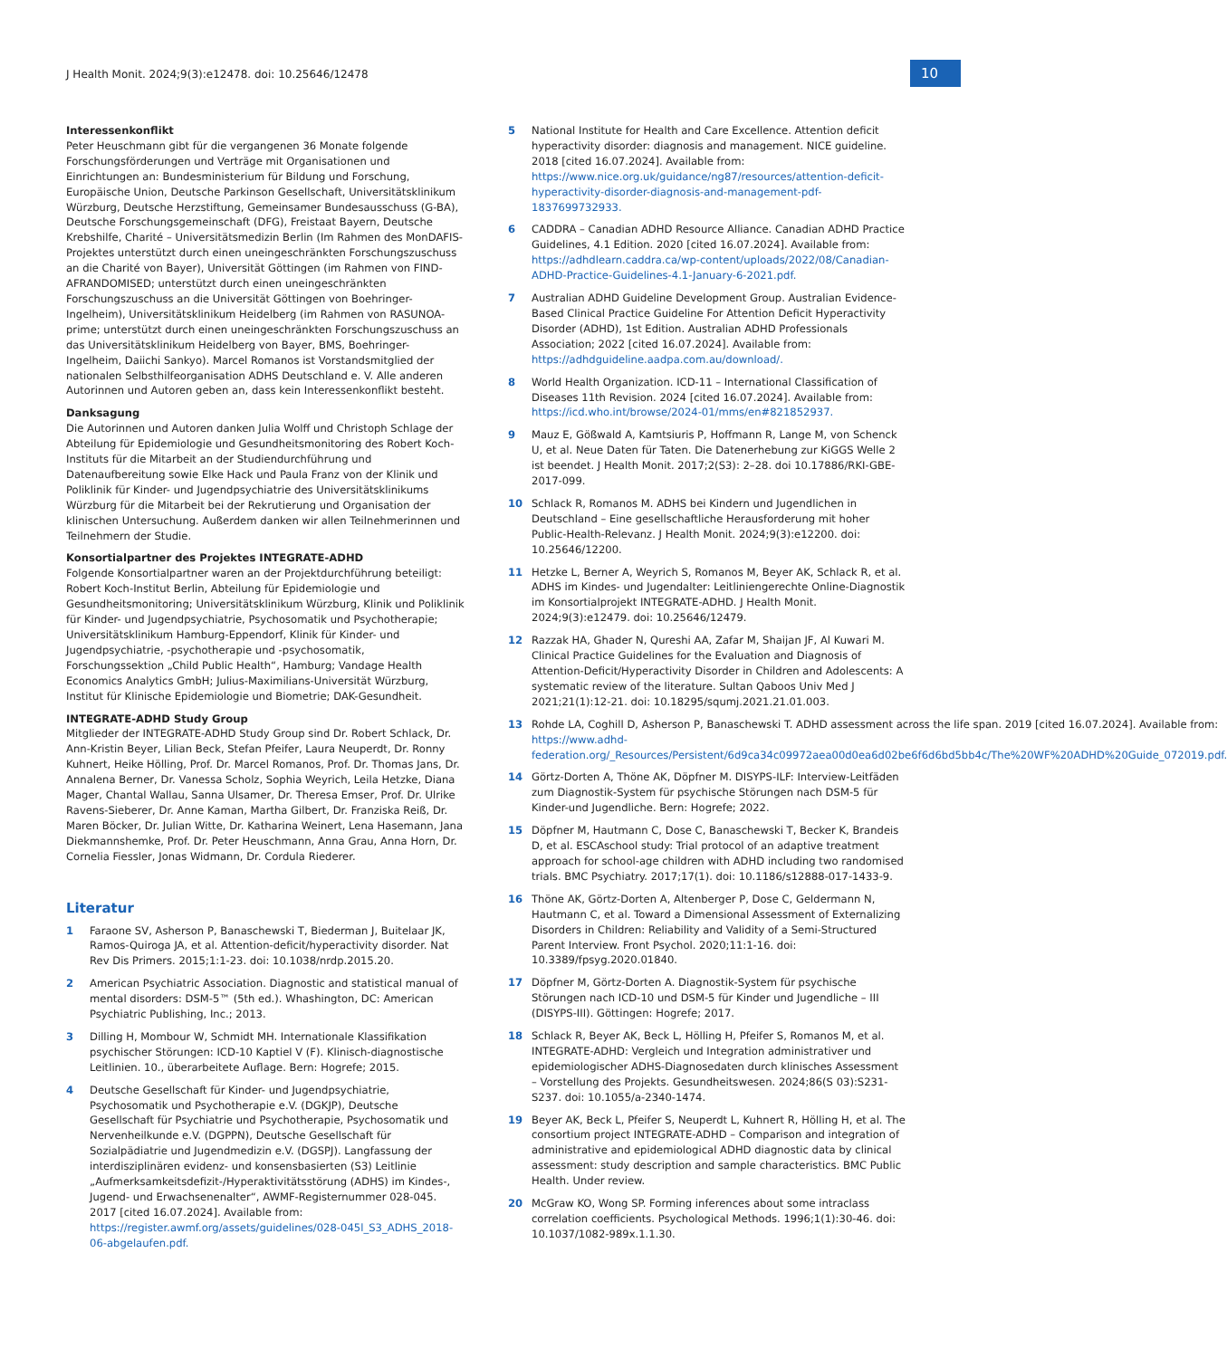J Health Monit. 2024;9(3):e12478. doi: 10.25646/12478
10
Interessenkonflikt
Peter Heuschmann gibt für die vergangenen 36 Monate folgende Forschungsförderungen und Verträge mit Organisationen und Einrichtungen an: Bundesministerium für Bildung und Forschung, Europäische Union, Deutsche Parkinson Gesellschaft, Universitätsklinikum Würzburg, Deutsche Herzstiftung, Gemeinsamer Bundesausschuss (G-BA), Deutsche Forschungsgemeinschaft (DFG), Freistaat Bayern, Deutsche Krebshilfe, Charité – Universitätsmedizin Berlin (Im Rahmen des MonDAFIS-Projektes unterstützt durch einen uneingeschränkten Forschungszuschuss an die Charité von Bayer), Universität Göttingen (im Rahmen von FIND-AFRANDOMISED; unterstützt durch einen uneingeschränkten Forschungszuschuss an die Universität Göttingen von Boehringer-Ingelheim), Universitätsklinikum Heidelberg (im Rahmen von RASUNOA-prime; unterstützt durch einen uneingeschränkten Forschungszuschuss an das Universitätsklinikum Heidelberg von Bayer, BMS, Boehringer-Ingelheim, Daiichi Sankyo). Marcel Romanos ist Vorstandsmitglied der nationalen Selbsthilfeorganisation ADHS Deutschland e. V. Alle anderen Autorinnen und Autoren geben an, dass kein Interessenkonflikt besteht.
Danksagung
Die Autorinnen und Autoren danken Julia Wolff und Christoph Schlage der Abteilung für Epidemiologie und Gesundheitsmonitoring des Robert Koch-Instituts für die Mitarbeit an der Studiendurchführung und Datenaufbereitung sowie Elke Hack und Paula Franz von der Klinik und Poliklinik für Kinder- und Jugendpsychiatrie des Universitätsklinikums Würzburg für die Mitarbeit bei der Rekrutierung und Organisation der klinischen Untersuchung. Außerdem danken wir allen Teilnehmerinnen und Teilnehmern der Studie.
Konsortialpartner des Projektes INTEGRATE-ADHD
Folgende Konsortialpartner waren an der Projektdurchführung beteiligt: Robert Koch-Institut Berlin, Abteilung für Epidemiologie und Gesundheitsmonitoring; Universitätsklinikum Würzburg, Klinik und Poliklinik für Kinder- und Jugendpsychiatrie, Psychosomatik und Psychotherapie; Universitätsklinikum Hamburg-Eppendorf, Klinik für Kinder- und Jugendpsychiatrie, -psychotherapie und -psychosomatik, Forschungssektion „Child Public Health“, Hamburg; Vandage Health Economics Analytics GmbH; Julius-Maximilians-Universität Würzburg, Institut für Klinische Epidemiologie und Biometrie; DAK-Gesundheit.
INTEGRATE-ADHD Study Group
Mitglieder der INTEGRATE-ADHD Study Group sind Dr. Robert Schlack, Dr. Ann-Kristin Beyer, Lilian Beck, Stefan Pfeifer, Laura Neuperdt, Dr. Ronny Kuhnert, Heike Hölling, Prof. Dr. Marcel Romanos, Prof. Dr. Thomas Jans, Dr. Annalena Berner, Dr. Vanessa Scholz, Sophia Weyrich, Leila Hetzke, Diana Mager, Chantal Wallau, Sanna Ulsamer, Dr. Theresa Emser, Prof. Dr. Ulrike Ravens-Sieberer, Dr. Anne Kaman, Martha Gilbert, Dr. Franziska Reiß, Dr. Maren Böcker, Dr. Julian Witte, Dr. Katharina Weinert, Lena Hasemann, Jana Diekmannshemke, Prof. Dr. Peter Heuschmann, Anna Grau, Anna Horn, Dr. Cornelia Fiessler, Jonas Widmann, Dr. Cordula Riederer.
Literatur
1 Faraone SV, Asherson P, Banaschewski T, Biederman J, Buitelaar JK, Ramos-Quiroga JA, et al. Attention-deficit/hyperactivity disorder. Nat Rev Dis Primers. 2015;1:1-23. doi: 10.1038/nrdp.2015.20.
2 American Psychiatric Association. Diagnostic and statistical manual of mental disorders: DSM-5™ (5th ed.). Whashington, DC: American Psychiatric Publishing, Inc.; 2013.
3 Dilling H, Mombour W, Schmidt MH. Internationale Klassifikation psychischer Störungen: ICD-10 Kaptiel V (F). Klinisch-diagnostische Leitlinien. 10., überarbeitete Auflage. Bern: Hogrefe; 2015.
4 Deutsche Gesellschaft für Kinder- und Jugendpsychiatrie, Psychosomatik und Psychotherapie e.V. (DGKJP), Deutsche Gesellschaft für Psychiatrie und Psychotherapie, Psychosomatik und Nervenheilkunde e.V. (DGPPN), Deutsche Gesellschaft für Sozialpädiatrie und Jugendmedizin e.V. (DGSPJ). Langfassung der interdisziplinären evidenz- und konsensbasierten (S3) Leitlinie „Aufmerksamkeitsdefizit-/Hyperaktivitätsstörung (ADHS) im Kindes-, Jugend- und Erwachsenenalter“, AWMF-Registernummer 028-045. 2017 [cited 16.07.2024]. Available from: https://register.awmf.org/assets/guidelines/028-045l_S3_ADHS_2018-06-abgelaufen.pdf.
5 National Institute for Health and Care Excellence. Attention deficit hyperactivity disorder: diagnosis and management. NICE guideline. 2018 [cited 16.07.2024]. Available from: https://www.nice.org.uk/guidance/ng87/resources/attention-deficit-hyperactivity-disorder-diagnosis-and-management-pdf-1837699732933.
6 CADDRA – Canadian ADHD Resource Alliance. Canadian ADHD Practice Guidelines, 4.1 Edition. 2020 [cited 16.07.2024]. Available from: https://adhdlearn.caddra.ca/wp-content/uploads/2022/08/Canadian-ADHD-Practice-Guidelines-4.1-January-6-2021.pdf.
7 Australian ADHD Guideline Development Group. Australian Evidence-Based Clinical Practice Guideline For Attention Deficit Hyperactivity Disorder (ADHD), 1st Edition. Australian ADHD Professionals Association; 2022 [cited 16.07.2024]. Available from: https://adhdguideline.aadpa.com.au/download/.
8 World Health Organization. ICD-11 – International Classification of Diseases 11th Revision. 2024 [cited 16.07.2024]. Available from: https://icd.who.int/browse/2024-01/mms/en#821852937.
9 Mauz E, Gößwald A, Kamtsiuris P, Hoffmann R, Lange M, von Schenck U, et al. Neue Daten für Taten. Die Datenerhebung zur KiGGS Welle 2 ist beendet. J Health Monit. 2017;2(S3): 2–28. doi 10.17886/RKI-GBE-2017-099.
10 Schlack R, Romanos M. ADHS bei Kindern und Jugendlichen in Deutschland – Eine gesellschaftliche Herausforderung mit hoher Public-Health-Relevanz. J Health Monit. 2024;9(3):e12200. doi: 10.25646/12200.
11 Hetzke L, Berner A, Weyrich S, Romanos M, Beyer AK, Schlack R, et al. ADHS im Kindes- und Jugendalter: Leitliniengerechte Online-Diagnostik im Konsortialprojekt INTEGRATE-ADHD. J Health Monit. 2024;9(3):e12479. doi: 10.25646/12479.
12 Razzak HA, Ghader N, Qureshi AA, Zafar M, Shaijan JF, Al Kuwari M. Clinical Practice Guidelines for the Evaluation and Diagnosis of Attention-Deficit/Hyperactivity Disorder in Children and Adolescents: A systematic review of the literature. Sultan Qaboos Univ Med J 2021;21(1):12-21. doi: 10.18295/squmj.2021.21.01.003.
13 Rohde LA, Coghill D, Asherson P, Banaschewski T. ADHD assessment across the life span. 2019 [cited 16.07.2024]. Available from: https://www.adhd-federation.org/_Resources/Persistent/6d9ca34c09972aea00d0ea6d02be6f6d6bd5bb4c/The%20WF%20ADHD%20Guide_072019.pdf.
14 Görtz-Dorten A, Thöne AK, Döpfner M. DISYPS-ILF: Interview-Leitfäden zum Diagnostik-System für psychische Störungen nach DSM-5 für Kinder-und Jugendliche. Bern: Hogrefe; 2022.
15 Döpfner M, Hautmann C, Dose C, Banaschewski T, Becker K, Brandeis D, et al. ESCAschool study: Trial protocol of an adaptive treatment approach for school-age children with ADHD including two randomised trials. BMC Psychiatry. 2017;17(1). doi: 10.1186/s12888-017-1433-9.
16 Thöne AK, Görtz-Dorten A, Altenberger P, Dose C, Geldermann N, Hautmann C, et al. Toward a Dimensional Assessment of Externalizing Disorders in Children: Reliability and Validity of a Semi-Structured Parent Interview. Front Psychol. 2020;11:1-16. doi: 10.3389/fpsyg.2020.01840.
17 Döpfner M, Görtz-Dorten A. Diagnostik-System für psychische Störungen nach ICD-10 und DSM-5 für Kinder und Jugendliche – III (DISYPS-III). Göttingen: Hogrefe; 2017.
18 Schlack R, Beyer AK, Beck L, Hölling H, Pfeifer S, Romanos M, et al. INTEGRATE-ADHD: Vergleich und Integration administrativer und epidemiologischer ADHS-Diagnosedaten durch klinisches Assessment – Vorstellung des Projekts. Gesundheitswesen. 2024;86(S 03):S231-S237. doi: 10.1055/a-2340-1474.
19 Beyer AK, Beck L, Pfeifer S, Neuperdt L, Kuhnert R, Hölling H, et al. The consortium project INTEGRATE-ADHD – Comparison and integration of administrative and epidemiological ADHD diagnostic data by clinical assessment: study description and sample characteristics. BMC Public Health. Under review.
20 McGraw KO, Wong SP. Forming inferences about some intraclass correlation coefficients. Psychological Methods. 1996;1(1):30-46. doi: 10.1037/1082-989x.1.1.30.